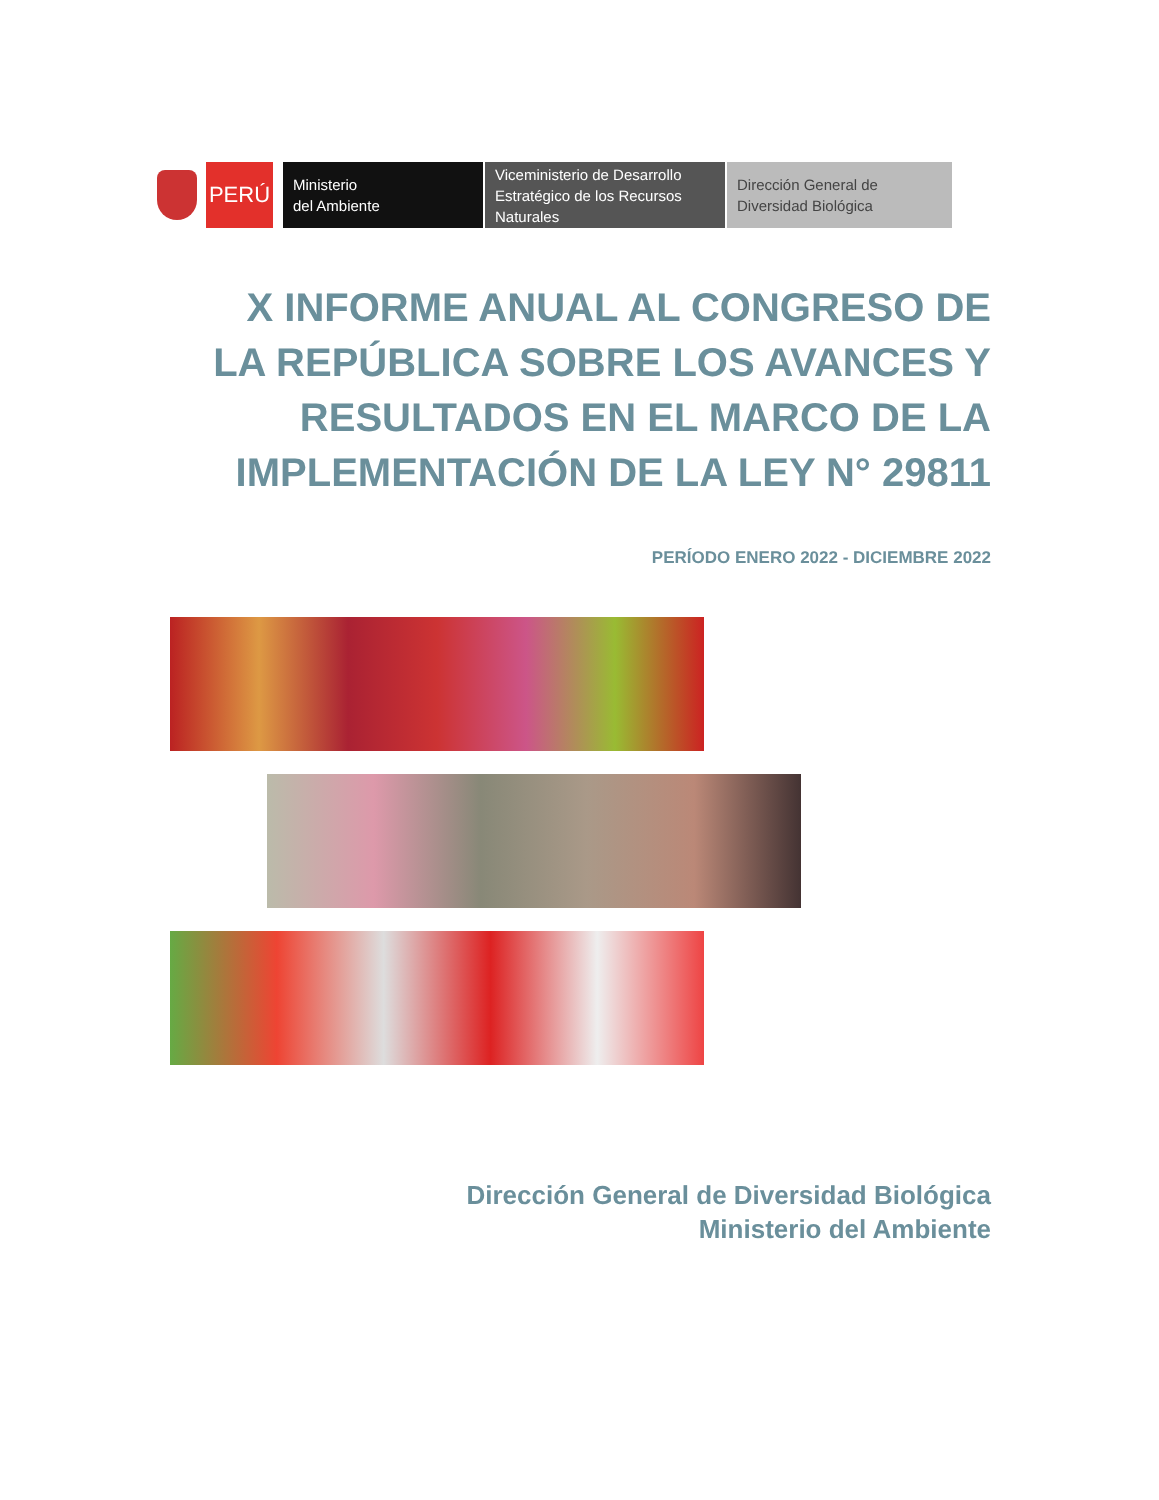PERÚ
Ministerio
del Ambiente
Viceministerio de Desarrollo Estratégico de los Recursos Naturales
Dirección General de
Diversidad Biológica
X INFORME ANUAL AL CONGRESO DE LA REPÚBLICA SOBRE LOS AVANCES Y RESULTADOS EN EL MARCO DE LA IMPLEMENTACIÓN DE LA LEY N° 29811
PERÍODO ENERO 2022 - DICIEMBRE 2022
Dirección General de Diversidad Biológica
Ministerio del Ambiente